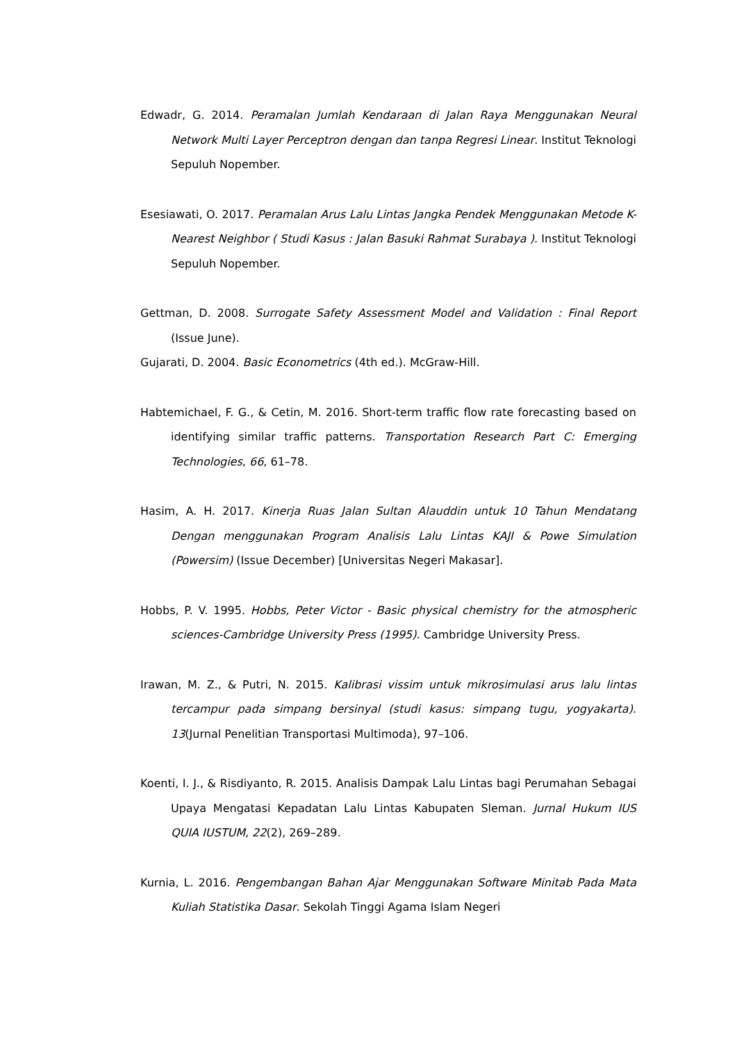Edwadr, G. 2014. Peramalan Jumlah Kendaraan di Jalan Raya Menggunakan Neural Network Multi Layer Perceptron dengan dan tanpa Regresi Linear. Institut Teknologi Sepuluh Nopember.
Esesiawati, O. 2017. Peramalan Arus Lalu Lintas Jangka Pendek Menggunakan Metode K-Nearest Neighbor ( Studi Kasus : Jalan Basuki Rahmat Surabaya ). Institut Teknologi Sepuluh Nopember.
Gettman, D. 2008. Surrogate Safety Assessment Model and Validation : Final Report (Issue June).
Gujarati, D. 2004. Basic Econometrics (4th ed.). McGraw-Hill.
Habtemichael, F. G., & Cetin, M. 2016. Short-term traffic flow rate forecasting based on identifying similar traffic patterns. Transportation Research Part C: Emerging Technologies, 66, 61–78.
Hasim, A. H. 2017. Kinerja Ruas Jalan Sultan Alauddin untuk 10 Tahun Mendatang Dengan menggunakan Program Analisis Lalu Lintas KAJI & Powe Simulation (Powersim) (Issue December) [Universitas Negeri Makasar].
Hobbs, P. V. 1995. Hobbs, Peter Victor - Basic physical chemistry for the atmospheric sciences-Cambridge University Press (1995). Cambridge University Press.
Irawan, M. Z., & Putri, N. 2015. Kalibrasi vissim untuk mikrosimulasi arus lalu lintas tercampur pada simpang bersinyal (studi kasus: simpang tugu, yogyakarta). 13(Jurnal Penelitian Transportasi Multimoda), 97–106.
Koenti, I. J., & Risdiyanto, R. 2015. Analisis Dampak Lalu Lintas bagi Perumahan Sebagai Upaya Mengatasi Kepadatan Lalu Lintas Kabupaten Sleman. Jurnal Hukum IUS QUIA IUSTUM, 22(2), 269–289.
Kurnia, L. 2016. Pengembangan Bahan Ajar Menggunakan Software Minitab Pada Mata Kuliah Statistika Dasar. Sekolah Tinggi Agama Islam Negeri